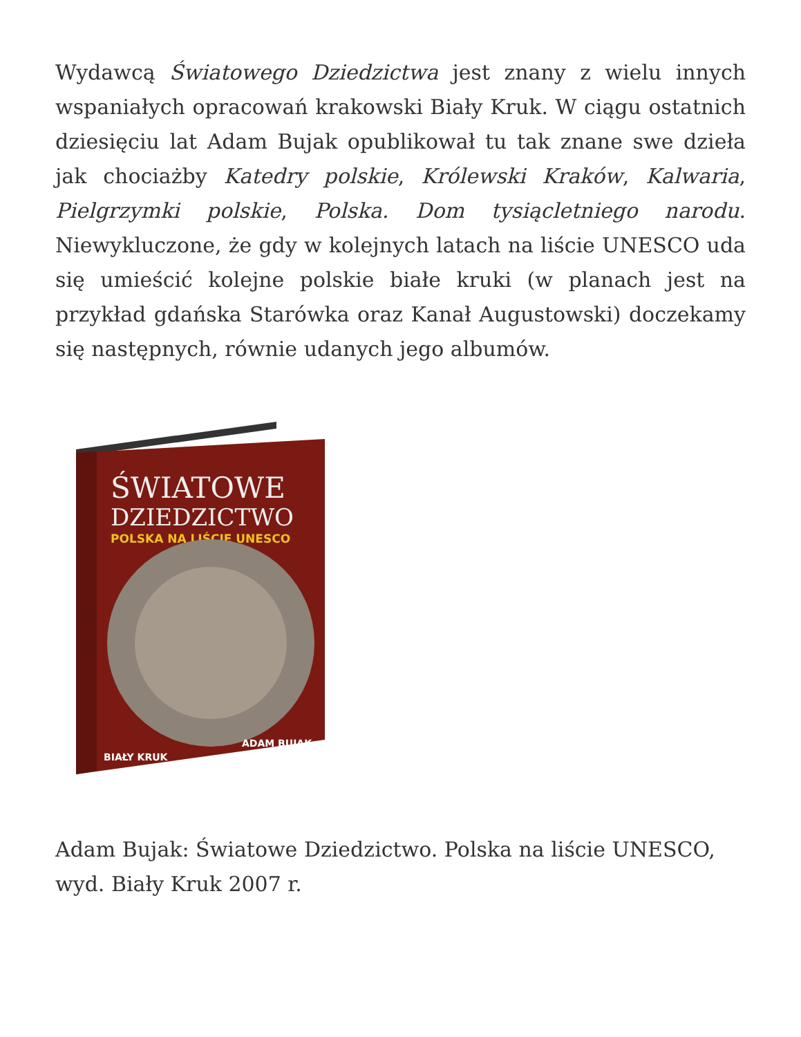Wydawcą Światowego Dziedzictwa jest znany z wielu innych wspaniałych opracowań krakowski Biały Kruk. W ciągu ostatnich dziesięciu lat Adam Bujak opublikował tu tak znane swe dzieła jak chociażby Katedry polskie, Królewski Kraków, Kalwaria, Pielgrzymki polskie, Polska. Dom tysiącletniego narodu. Niewykluczone, że gdy w kolejnych latach na liście UNESCO uda się umieścić kolejne polskie białe kruki (w planach jest na przykład gdańska Starówka oraz Kanał Augustowski) doczekamy się następnych, równie udanych jego albumów.
ŚWIATOWE
DZIEDZICTWO
POLSKA NA LIŚCIE UNESCO
BIAŁY KRUK
ADAM BUJAK
Adam Bujak: Światowe Dziedzictwo. Polska na liście UNESCO, wyd. Biały Kruk 2007 r.